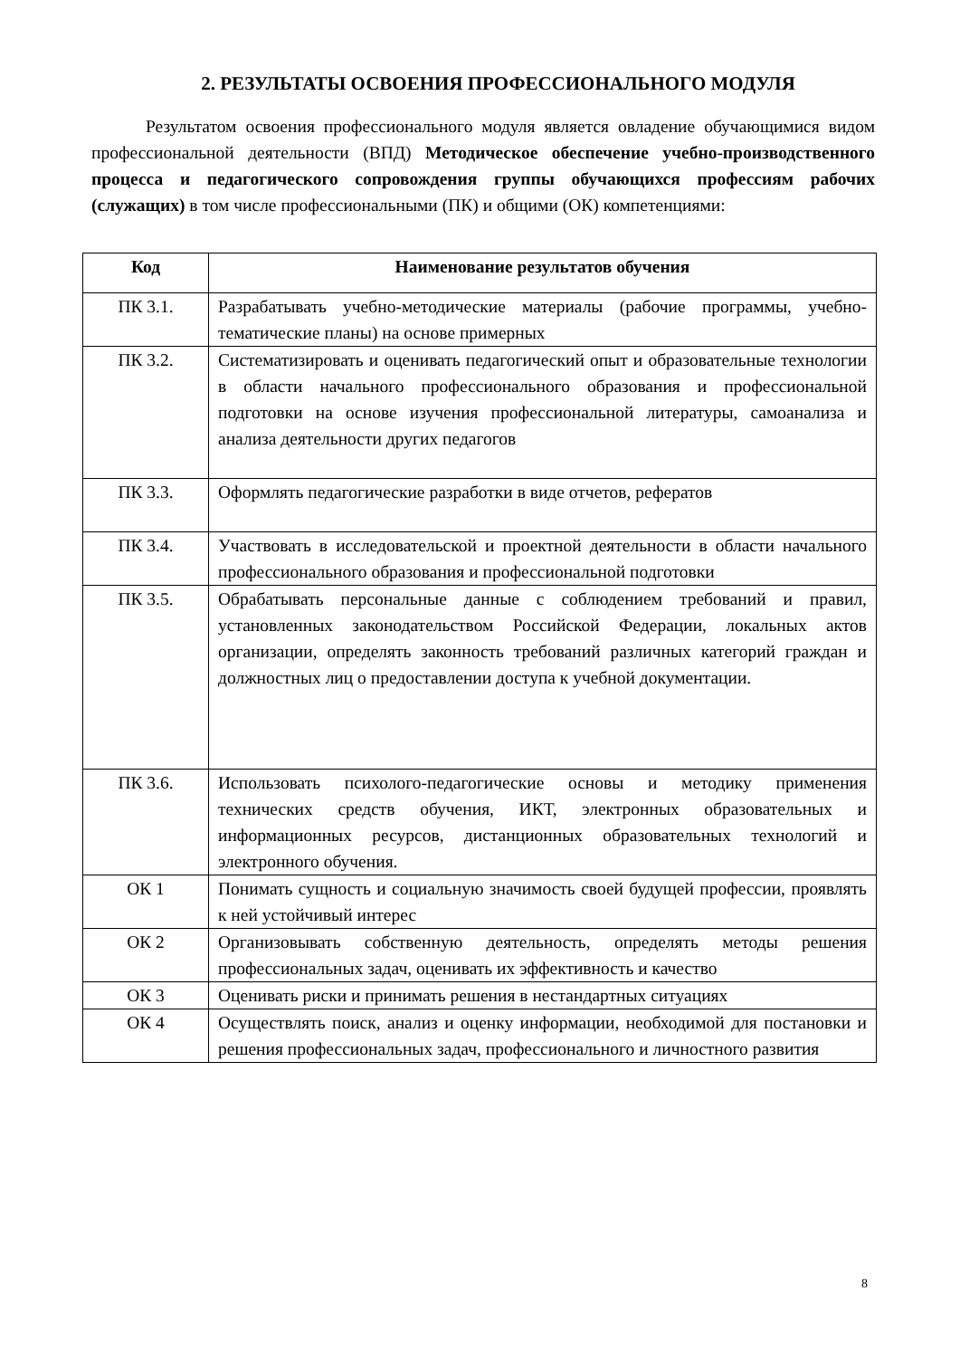2. РЕЗУЛЬТАТЫ ОСВОЕНИЯ ПРОФЕССИОНАЛЬНОГО МОДУЛЯ
Результатом освоения профессионального модуля является овладение обучающимися видом профессиональной деятельности (ВПД) Методическое обеспечение учебно-производственного процесса и педагогического сопровождения группы обучающихся профессиям рабочих (служащих) в том числе профессиональными (ПК) и общими (ОК) компетенциями:
| Код | Наименование результатов обучения |
| --- | --- |
| ПК 3.1. | Разрабатывать учебно-методические материалы (рабочие программы, учебно-тематические планы) на основе примерных |
| ПК 3.2. | Систематизировать и оценивать педагогический опыт и образовательные технологии в области начального профессионального образования и профессиональной подготовки на основе изучения профессиональной литературы, самоанализа и анализа деятельности других педагогов |
| ПК 3.3. | Оформлять педагогические разработки в виде отчетов, рефератов |
| ПК 3.4. | Участвовать в исследовательской и проектной деятельности в области начального профессионального образования и профессиональной подготовки |
| ПК 3.5. | Обрабатывать персональные данные с соблюдением требований и правил, установленных законодательством Российской Федерации, локальных актов организации, определять законность требований различных категорий граждан и должностных лиц о предоставлении доступа к учебной документации. |
| ПК 3.6. | Использовать психолого-педагогические основы и методику применения технических средств обучения, ИКТ, электронных образовательных и информационных ресурсов, дистанционных образовательных технологий и электронного обучения. |
| ОК 1 | Понимать сущность и социальную значимость своей будущей профессии, проявлять к ней устойчивый интерес |
| ОК 2 | Организовывать собственную деятельность, определять методы решения профессиональных задач, оценивать их эффективность и качество |
| ОК 3 | Оценивать риски и принимать решения в нестандартных ситуациях |
| ОК 4 | Осуществлять поиск, анализ и оценку информации, необходимой для постановки и решения профессиональных задач, профессионального и личностного развития |
8